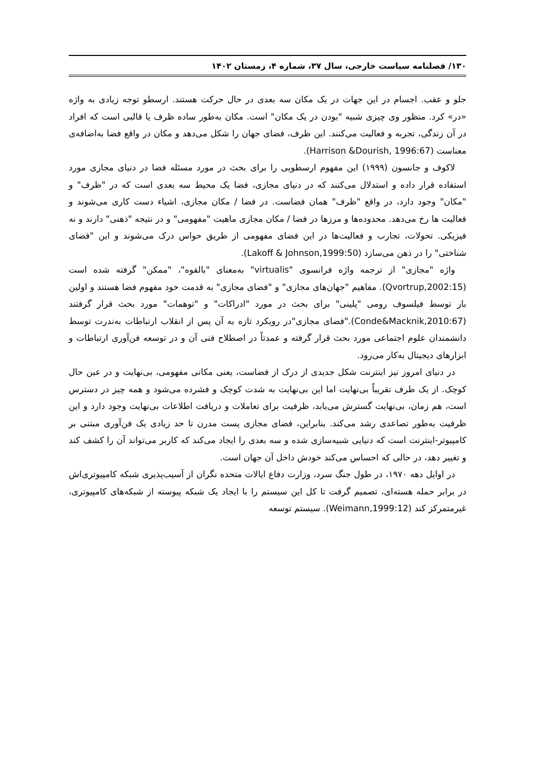۱۳۰/ فصلنامه سیاست خارجی، سال ۳۷، شماره ۴، زمستان ۱۴۰۲
جلو و عقب. اجسام در این جهات در یک مکان سه بعدی در حال حرکت هستند. ارسطو توجه زیادی به واژه «در» کرد. منظور وی چیزی شبیه "بودن در یک مکان" است. مکان به‌طور ساده ظرف یا قالبی است که افراد در آن زندگی، تجربه و فعالیت می‌کنند. این ظرف، فضای جهان را شکل می‌دهد و مکان در واقع فضا به‌اضافه‌ی معناست (Harrison &Dourish, 1996:67).
لاکوف و جانسون (۱۹۹۹) این مفهوم ارسطویی را برای بحث در مورد مسئله فضا در دنیای مجازی مورد استفاده قرار داده و استدلال می‌کنند که در دنیای مجازی، فضا یک محیط سه بعدی است که در "ظرف" و "مکان" وجود دارد، در واقع "ظرف" همان فضاست. در فضا / مکان مجازی، اشیاء دست کاری می‌شوند و فعالیت ها رخ می‌دهد. محدوده‌ها و مرزها در فضا / مکان مجازی ماهیت "مفهومی" و در نتیجه "ذهنی" دارند و نه فیزیکی. تحولات، تجارب و فعالیت‌ها در این فضای مفهومی از طریق حواس درک می‌شوند و این "فضای شناختی" را در ذهن می‌سازد (Lakoff & Johnson,1999:50).
واژه "مجازی" از ترجمه واژه فرانسوی "virtualis" به‌معنای "بالقوه"، "ممکن" گرفته شده است (Qvortrup,2002:15). مفاهیم "جهان‌های مجازی" و "فضای مجازی" به قدمت خود مفهوم فضا هستند و اولین بار توسط فیلسوف رومی "پلینی" برای بحث در مورد "ادراکات" و "توهمات" مورد بحث قرار گرفتند (Conde&Macknik,2010:67)."فضای مجازی"در رویکرد تازه به آن پس از انقلاب ارتباطات به‌ندرت توسط دانشمندان علوم اجتماعی مورد بحث قرار گرفته و عمدتاً در اصطلاح فنی آن و در توسعه فن‌آوری ارتباطات و ابزارهای دیجیتال به‌کار می‌رود.
در دنیای امروز نیز اینترنت شکل جدیدی از درک از فضاست، یعنی مکانی مفهومی، بی‌نهایت و در عین حال کوچک. از یک طرف تقریباً بی‌نهایت اما این بی‌نهایت به شدت کوچک و فشرده می‌شود و همه چیز در دسترس است، هم زمان، بی‌نهایت گسترش می‌یابد، ظرفیت برای تعاملات و دریافت اطلاعات بی‌نهایت وجود دارد و این ظرفیت به‌طور تصاعدی رشد می‌کند. بنابراین، فضای مجازی پست مدرن تا حد زیادی یک فن‌آوری مبتنی بر کامپیوتر-اینترنت است که دنیایی شبیه‌سازی شده و سه بعدی را ایجاد می‌کند که کاربر می‌تواند آن را کشف کند و تغییر دهد، در حالی که احساس می‌کند خودش داخل آن جهان است.
در اوایل دهه ۱۹۷۰، در طول جنگ سرد، وزارت دفاع ایالات متحده نگران از آسیب‌پذیری شبکه کامپیوتری‌اش در برابر حمله هسته‌ای، تصمیم گرفت تا کل این سیستم را با ایجاد یک شبکه پیوسته از شبکه‌های کامپیوتری، غیرمتمرکز کند (Weimann,1999:12). سیستم توسعه